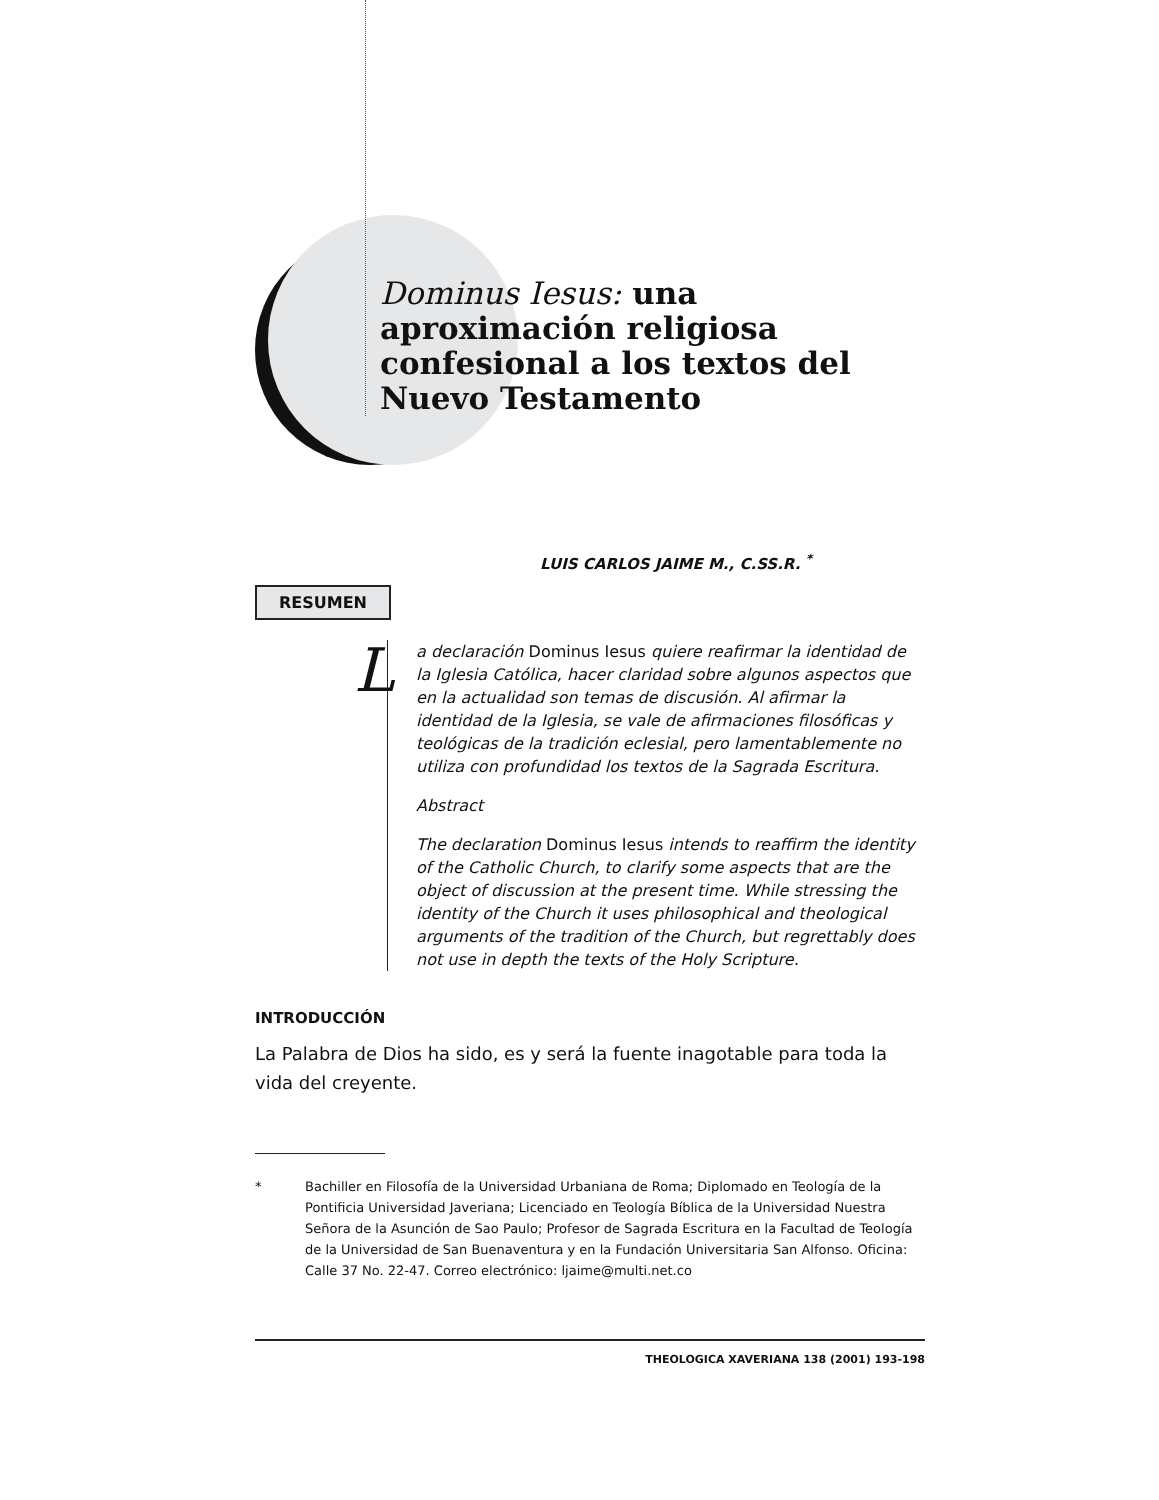Dominus Iesus: una aproximación religiosa confesional a los textos del Nuevo Testamento
LUIS CARLOS JAIME M., C.SS.R. <sup>*</sup>
RESUMEN
La declaración Dominus Iesus quiere reafirmar la identidad de la Iglesia Católica, hacer claridad sobre algunos aspectos que en la actualidad son temas de discusión. Al afirmar la identidad de la Iglesia, se vale de afirmaciones filosóficas y teológicas de la tradición eclesial, pero lamentablemente no utiliza con profundidad los textos de la Sagrada Escritura.
Abstract
The declaration Dominus Iesus intends to reaffirm the identity of the Catholic Church, to clarify some aspects that are the object of discussion at the present time. While stressing the identity of the Church it uses philosophical and theological arguments of the tradition of the Church, but regrettably does not use in depth the texts of the Holy Scripture.
INTRODUCCIÓN
La Palabra de Dios ha sido, es y será la fuente inagotable para toda la vida del creyente.
* Bachiller en Filosofía de la Universidad Urbaniana de Roma; Diplomado en Teología de la Pontificia Universidad Javeriana; Licenciado en Teología Bíblica de la Universidad Nuestra Señora de la Asunción de Sao Paulo; Profesor de Sagrada Escritura en la Facultad de Teología de la Universidad de San Buenaventura y en la Fundación Universitaria San Alfonso. Oficina: Calle 37 No. 22-47. Correo electrónico: ljaime@multi.net.co
THEOLOGICA XAVERIANA 138 (2001) 193-198